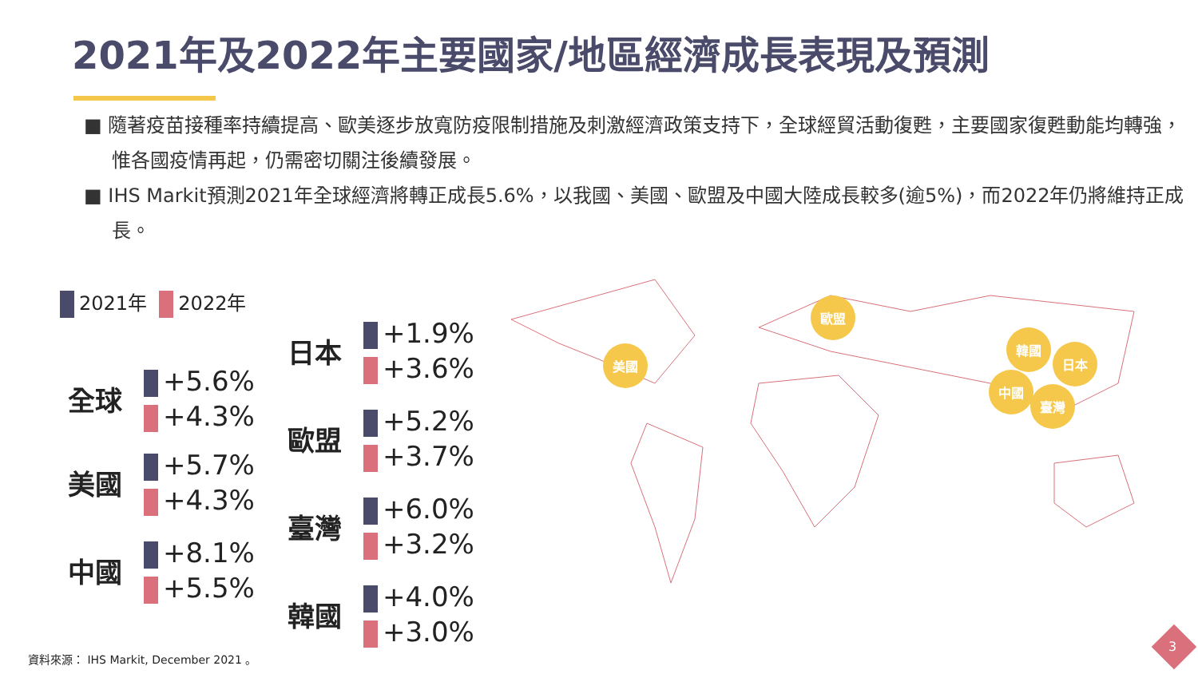2021年及2022年主要國家/地區經濟成長表現及預測
■ 隨著疫苗接種率持續提高、歐美逐步放寬防疫限制措施及刺激經濟政策支持下，全球經貿活動復甦，主要國家復甦動能均轉強，惟各國疫情再起，仍需密切關注後續發展。
■ IHS Markit預測2021年全球經濟將轉正成長5.6%，以我國、美國、歐盟及中國大陸成長較多(逾5%)，而2022年仍將維持正成長。
2021年 2022年
全球
+5.6%
+4.3%
美國
+5.7%
+4.3%
中國
+8.1%
+5.5%
日本
+1.9%
+3.6%
歐盟
+5.2%
+3.7%
臺灣
+6.0%
+3.2%
韓國
+4.0%
+3.0%
歐盟
美國
韓國
日本
中國
臺灣
資料來源： IHS Markit, December 2021 。
3